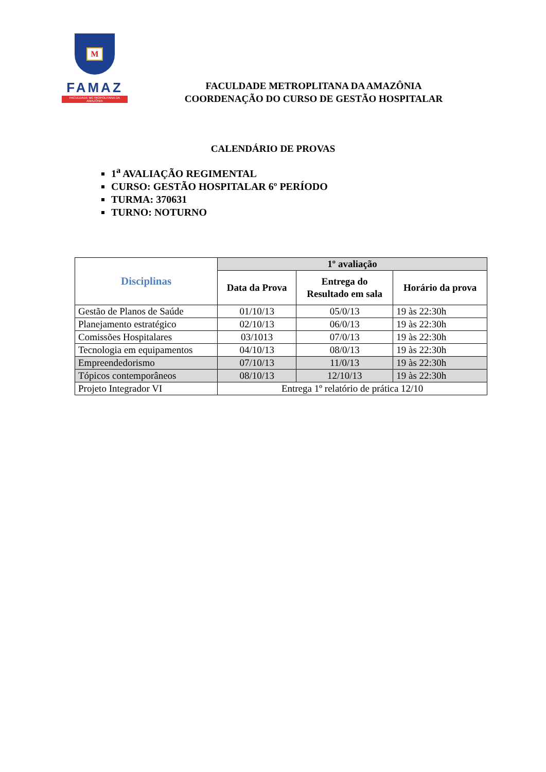M
FAMAZ
FACULDADE METROPOLITANA DA AMAZÔNIA
FACULDADE METROPLITANA DA AMAZÔNIA
COORDENAÇÃO DO CURSO DE GESTÃO HOSPITALAR
CALENDÁRIO DE PROVAS
1<sup>a</sup> AVALIAÇÃO REGIMENTAL
CURSO: GESTÃO HOSPITALAR 6º PERÍODO
TURMA: 370631
TURNO: NOTURNO
| Disciplinas | 1º avaliação | | |
| --- | --- | --- | --- |
| | Data da Prova | Entrega do Resultado em sala | Horário da prova |
| Gestão de Planos de Saúde | 01/10/13 | 05/0/13 | 19 às 22:30h |
| Planejamento estratégico | 02/10/13 | 06/0/13 | 19 às 22:30h |
| Comissões Hospitalares | 03/1013 | 07/0/13 | 19 às 22:30h |
| Tecnologia em equipamentos | 04/10/13 | 08/0/13 | 19 às 22:30h |
| Empreendedorismo | 07/10/13 | 11/0/13 | 19 às 22:30h |
| Tópicos contemporâneos | 08/10/13 | 12/10/13 | 19 às 22:30h |
| Projeto Integrador VI | Entrega 1º relatório de prática 12/10 | | |